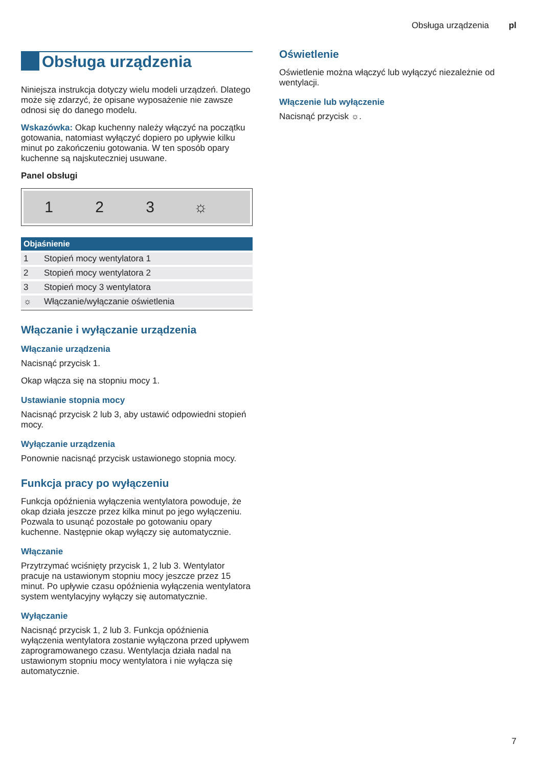Obsługa urządzenia pl
Obsługa urządzenia
Niniejsza instrukcja dotyczy wielu modeli urządzeń. Dlatego może się zdarzyć, że opisane wyposażenie nie zawsze odnosi się do danego modelu.
Wskazówka: Okap kuchenny należy włączyć na początku gotowania, natomiast wyłączyć dopiero po upływie kilku minut po zakończeniu gotowania. W ten sposób opary kuchenne są najskuteczniej usuwane.
Panel obsługi
123 ☼
| Objaśnienie | |
| --- | --- |
| 1 | Stopień mocy wentylatora 1 |
| 2 | Stopień mocy wentylatora 2 |
| 3 | Stopień mocy 3 wentylatora |
| ☼ | Włączanie/wyłączanie oświetlenia |
Włączanie i wyłączanie urządzenia
Włączanie urządzenia
Nacisnąć przycisk 1.
Okap włącza się na stopniu mocy 1.
Ustawianie stopnia mocy
Nacisnąć przycisk 2 lub 3, aby ustawić odpowiedni stopień mocy.
Wyłączanie urządzenia
Ponownie nacisnąć przycisk ustawionego stopnia mocy.
Funkcja pracy po wyłączeniu
Funkcja opóźnienia wyłączenia wentylatora powoduje, że okap działa jeszcze przez kilka minut po jego wyłączeniu. Pozwala to usunąć pozostałe po gotowaniu opary kuchenne. Następnie okap wyłączy się automatycznie.
Włączanie
Przytrzymać wciśnięty przycisk 1, 2 lub 3. Wentylator pracuje na ustawionym stopniu mocy jeszcze przez 15 minut. Po upływie czasu opóźnienia wyłączenia wentylatora system wentylacyjny wyłączy się automatycznie.
Wyłączanie
Nacisnąć przycisk 1, 2 lub 3. Funkcja opóźnienia wyłączenia wentylatora zostanie wyłączona przed upływem zaprogramowanego czasu. Wentylacja działa nadal na ustawionym stopniu mocy wentylatora i nie wyłącza się automatycznie.
Oświetlenie
Oświetlenie można włączyć lub wyłączyć niezależnie od wentylacji.
Włączenie lub wyłączenie
Nacisnąć przycisk ☼.
7